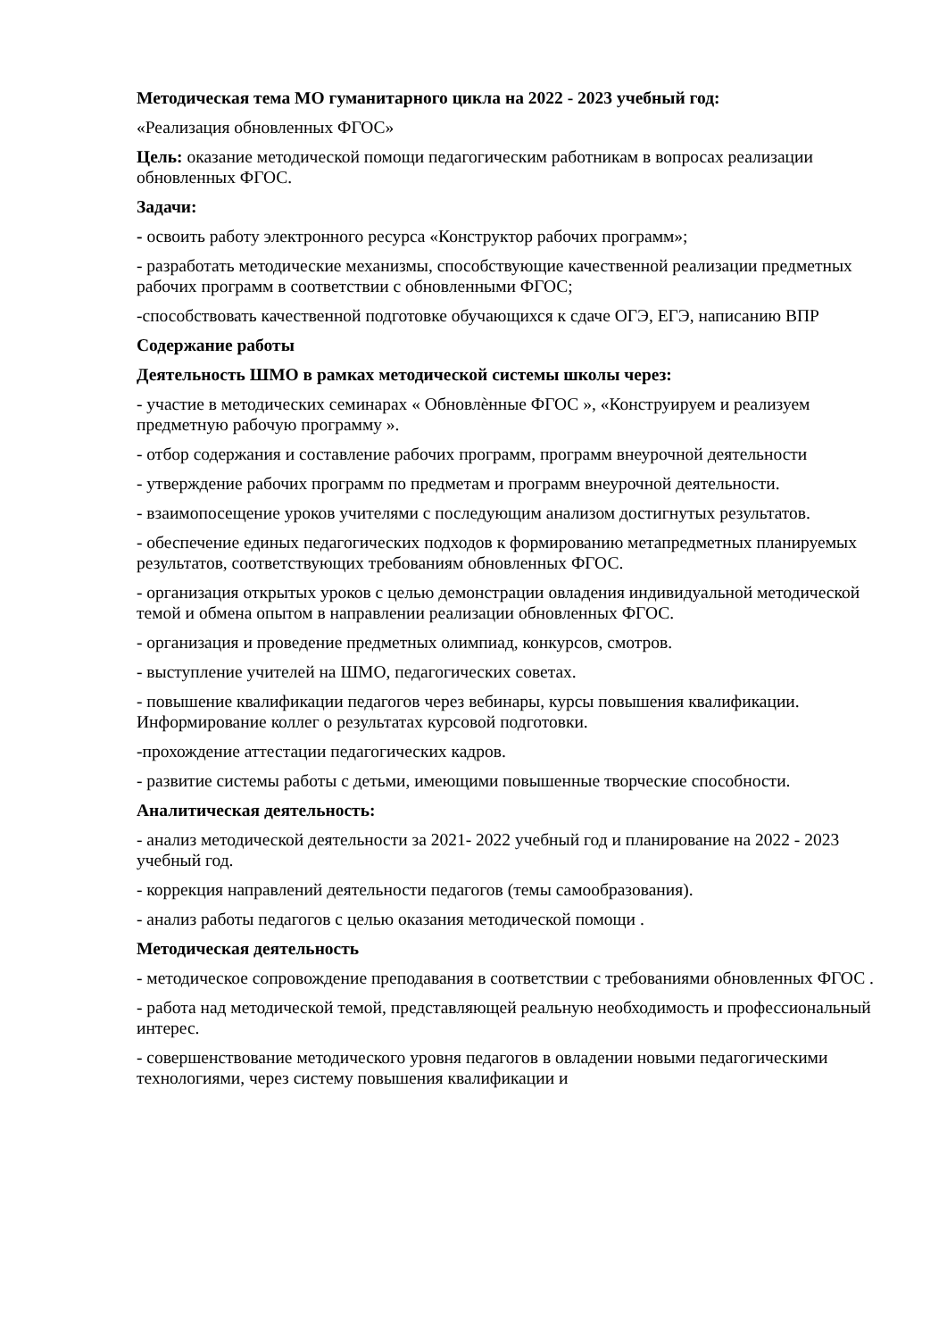Методическая тема МО гуманитарного цикла на 2022 - 2023 учебный год:
«Реализация обновленных ФГОС»
Цель: оказание методической помощи педагогическим работникам в вопросах реализации обновленных ФГОС.
Задачи:
- освоить работу электронного ресурса «Конструктор рабочих программ»;
- разработать методические механизмы, способствующие качественной реализации предметных рабочих программ в соответствии с обновленными ФГОС;
-способствовать качественной подготовке обучающихся к сдаче ОГЭ, ЕГЭ, написанию ВПР
Содержание работы
Деятельность ШМО в рамках методической системы школы через:
- участие в методических семинарах « Обновлѐнные ФГОС », «Конструируем и реализуем предметную рабочую программу ».
- отбор содержания и составление рабочих программ, программ внеурочной деятельности
- утверждение рабочих программ по предметам и программ внеурочной деятельности.
- взаимопосещение уроков учителями с последующим анализом достигнутых результатов.
- обеспечение единых педагогических подходов к формированию метапредметных планируемых результатов, соответствующих требованиям обновленных ФГОС.
- организация открытых уроков с целью демонстрации овладения индивидуальной методической темой и обмена опытом в направлении реализации обновленных ФГОС.
- организация и проведение предметных олимпиад, конкурсов, смотров.
- выступление учителей на ШМО, педагогических советах.
- повышение квалификации педагогов через вебинары, курсы повышения квалификации. Информирование коллег о результатах курсовой подготовки.
-прохождение аттестации педагогических кадров.
- развитие системы работы с детьми, имеющими повышенные творческие способности.
Аналитическая деятельность:
- анализ методической деятельности за 2021- 2022 учебный год и планирование на 2022 - 2023 учебный год.
- коррекция направлений деятельности педагогов (темы самообразования).
- анализ работы педагогов с целью оказания методической помощи .
Методическая деятельность
- методическое сопровождение преподавания в соответствии с требованиями обновленных ФГОС .
- работа над методической темой, представляющей реальную необходимость и профессиональный интерес.
- совершенствование методического уровня педагогов в овладении новыми педагогическими технологиями, через систему повышения квалификации и